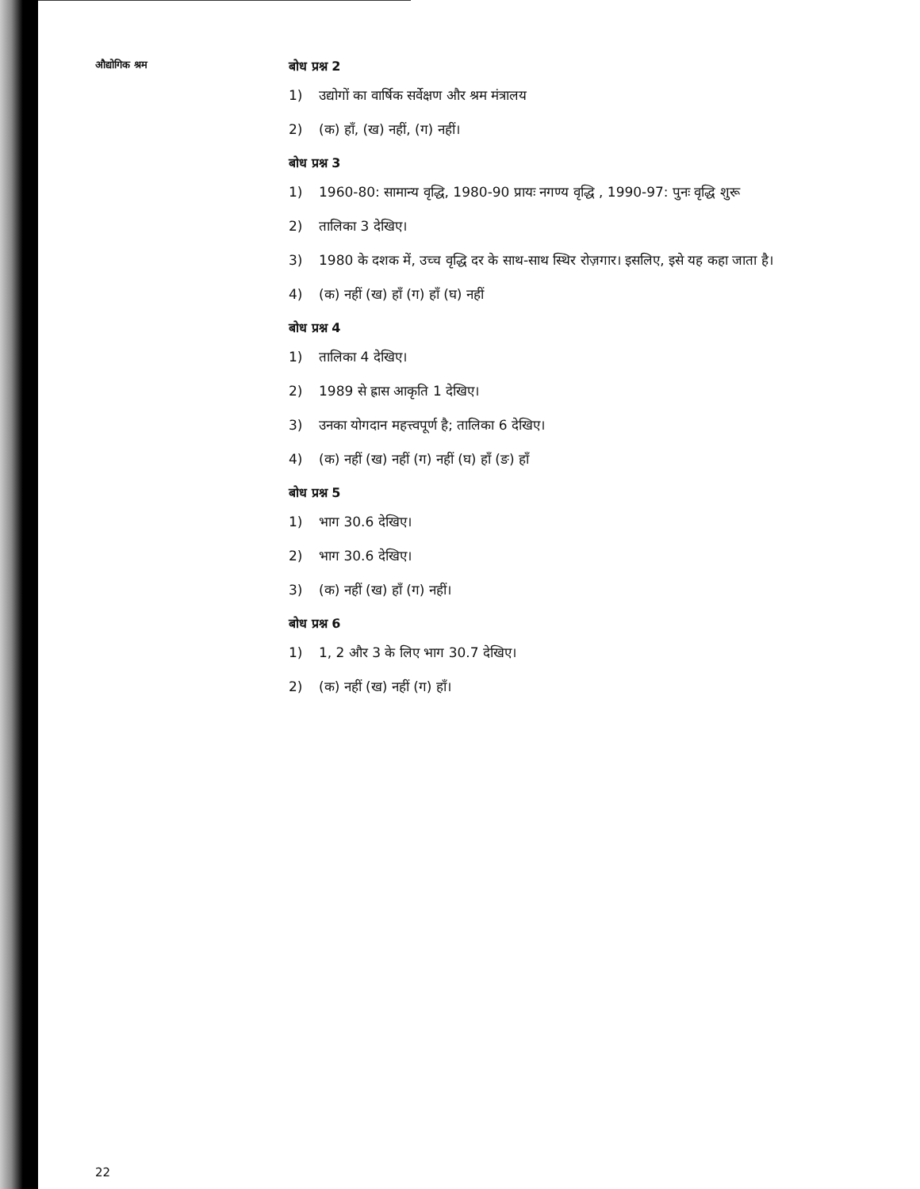औद्योगिक श्रम
बोध प्रश्न 2
1) उद्योगों का वार्षिक सर्वेक्षण और श्रम मंत्रालय
2) (क) हाँ, (ख) नहीं, (ग) नहीं।
बोध प्रश्न 3
1) 1960-80: सामान्य वृद्धि, 1980-90 प्रायः नगण्य वृद्धि , 1990-97: पुनः वृद्धि शुरू
2) तालिका 3 देखिए।
3) 1980 के दशक में, उच्च वृद्धि दर के साथ-साथ स्थिर रोज़गार। इसलिए, इसे यह कहा जाता है।
4) (क) नहीं (ख) हाँ (ग) हाँ (घ) नहीं
बोध प्रश्न 4
1) तालिका 4 देखिए।
2) 1989 से ह्रास आकृति 1 देखिए।
3) उनका योगदान महत्त्वपूर्ण है; तालिका 6 देखिए।
4) (क) नहीं (ख) नहीं (ग) नहीं (घ) हाँ (ङ) हाँ
बोध प्रश्न 5
1) भाग 30.6 देखिए।
2) भाग 30.6 देखिए।
3) (क) नहीं (ख) हाँ (ग) नहीं।
बोध प्रश्न 6
1) 1, 2 और 3 के लिए भाग 30.7 देखिए।
2) (क) नहीं (ख) नहीं (ग) हाँ।
22